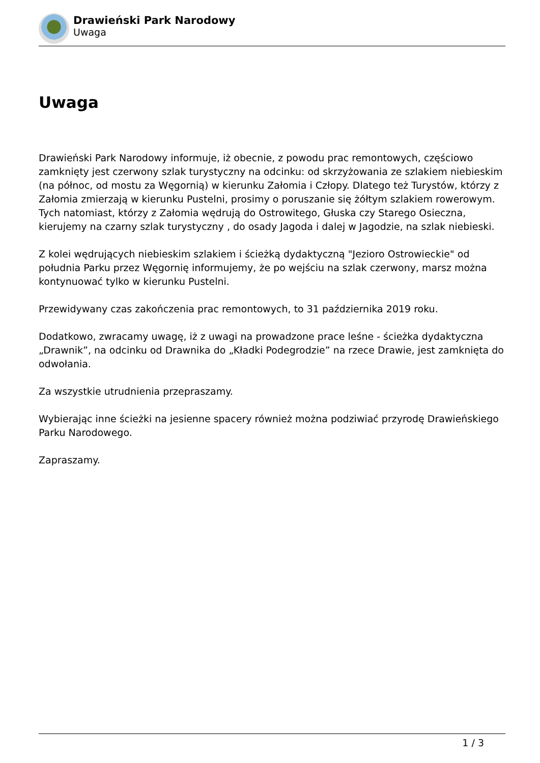Drawieński Park Narodowy
Uwaga
Uwaga
Drawieński Park Narodowy informuje, iż obecnie, z powodu prac remontowych, częściowo zamknięty jest czerwony szlak turystyczny na odcinku: od skrzyżowania ze szlakiem niebieskim (na północ, od mostu za Węgornią) w kierunku Załomia i Człopy. Dlatego też Turystów, którzy z Załomia zmierzają w kierunku Pustelni, prosimy o poruszanie się żółtym szlakiem rowerowym. Tych natomiast, którzy z Załomia wędrują do Ostrowitego, Głuska czy Starego Osieczna, kierujemy na czarny szlak turystyczny , do osady Jagoda i dalej w Jagodzie, na szlak niebieski.
Z kolei wędrujących niebieskim szlakiem i ścieżką dydaktyczną "Jezioro Ostrowieckie" od południa Parku przez Węgornię informujemy, że po wejściu na szlak czerwony, marsz można kontynuować tylko w kierunku Pustelni.
Przewidywany czas zakończenia prac remontowych, to 31 października 2019 roku.
Dodatkowo, zwracamy uwagę, iż z uwagi na prowadzone prace leśne - ścieżka dydaktyczna „Drawnik”, na odcinku od Drawnika do „Kładki Podegrodzie” na rzece Drawie, jest zamknięta do odwołania.
Za wszystkie utrudnienia przepraszamy.
Wybierając inne ścieżki na jesienne spacery również można podziwiać przyrodę Drawieńskiego Parku Narodowego.
Zapraszamy.
1 / 3